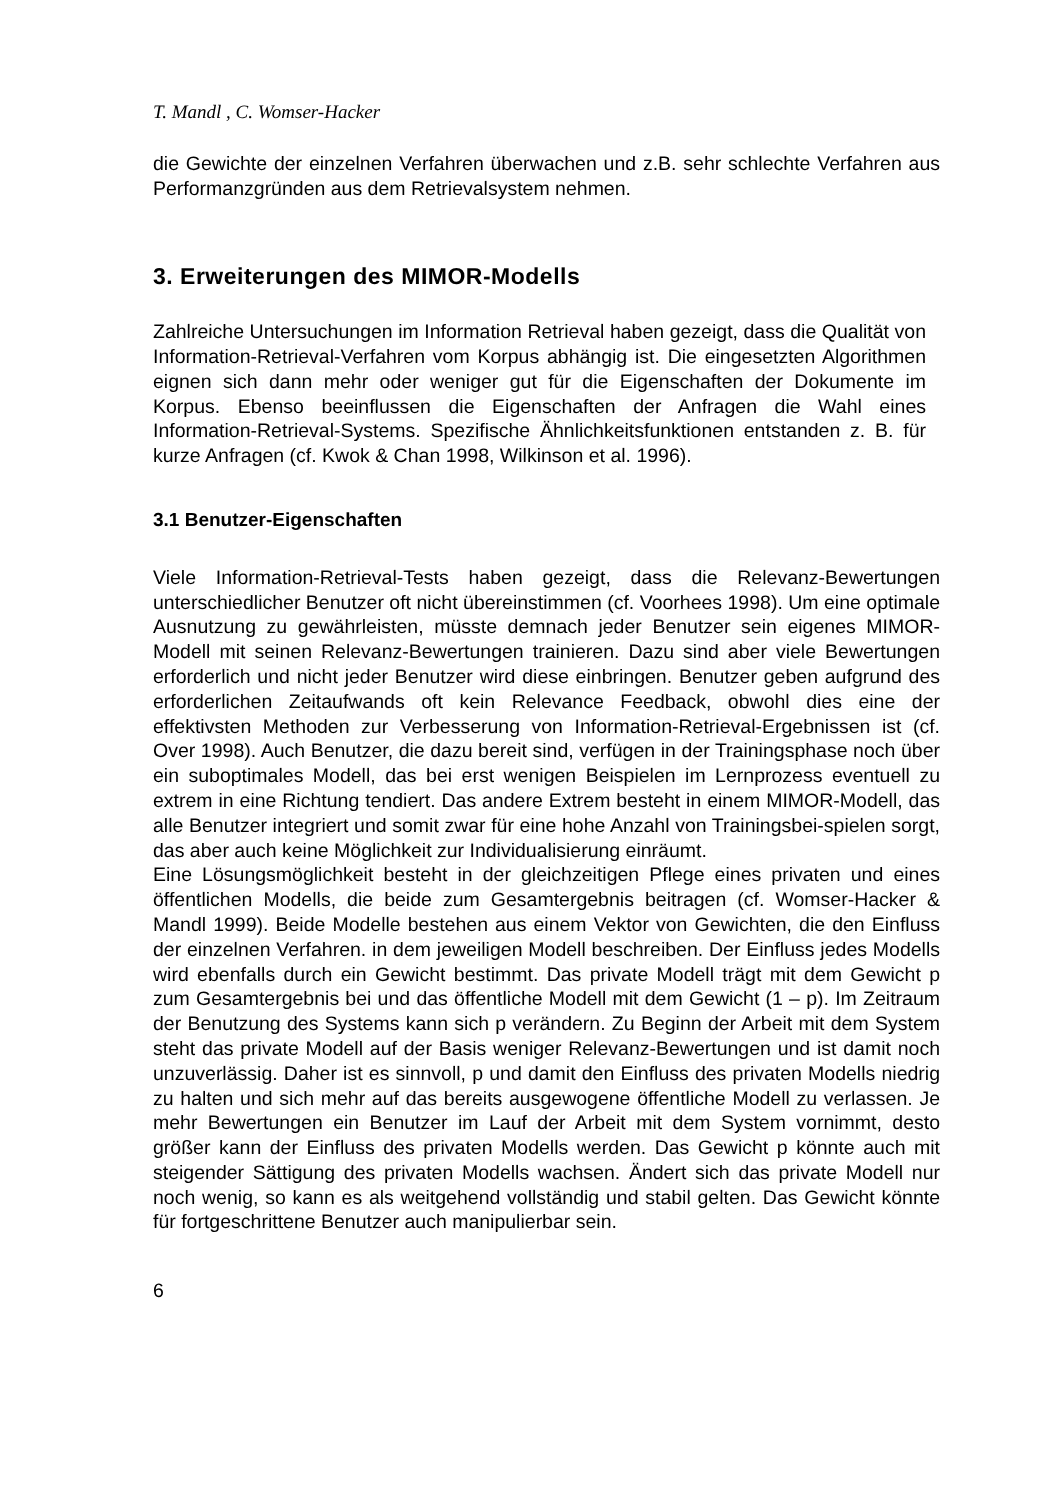T. Mandl , C. Womser-Hacker
die Gewichte der einzelnen Verfahren überwachen und z.B. sehr schlechte Verfahren aus Performanzgründen aus dem Retrievalsystem nehmen.
3. Erweiterungen des MIMOR-Modells
Zahlreiche Untersuchungen im Information Retrieval haben gezeigt, dass die Qualität von Information-Retrieval-Verfahren vom Korpus abhängig ist. Die eingesetzten Algorithmen eignen sich dann mehr oder weniger gut für die Eigenschaften der Dokumente im Korpus. Ebenso beeinflussen die Eigenschaften der Anfragen die Wahl eines Information-Retrieval-Systems. Spezifische Ähnlichkeitsfunktionen entstanden z. B. für kurze Anfragen (cf. Kwok & Chan 1998, Wilkinson et al. 1996).
3.1 Benutzer-Eigenschaften
Viele Information-Retrieval-Tests haben gezeigt, dass die Relevanz-Bewertungen unterschiedlicher Benutzer oft nicht übereinstimmen (cf. Voorhees 1998). Um eine optimale Ausnutzung zu gewährleisten, müsste demnach jeder Benutzer sein eigenes MIMOR-Modell mit seinen Relevanz-Bewertungen trainieren. Dazu sind aber viele Bewertungen erforderlich und nicht jeder Benutzer wird diese einbringen. Benutzer geben aufgrund des erforderlichen Zeitaufwands oft kein Relevance Feedback, obwohl dies eine der effektivsten Methoden zur Verbesserung von Information-Retrieval-Ergebnissen ist (cf. Over 1998). Auch Benutzer, die dazu bereit sind, verfügen in der Trainingsphase noch über ein suboptimales Modell, das bei erst wenigen Beispielen im Lernprozess eventuell zu extrem in eine Richtung tendiert. Das andere Extrem besteht in einem MIMOR-Modell, das alle Benutzer integriert und somit zwar für eine hohe Anzahl von Trainingsbei-spielen sorgt, das aber auch keine Möglichkeit zur Individualisierung einräumt.
Eine Lösungsmöglichkeit besteht in der gleichzeitigen Pflege eines privaten und eines öffentlichen Modells, die beide zum Gesamtergebnis beitragen (cf. Womser-Hacker & Mandl 1999). Beide Modelle bestehen aus einem Vektor von Gewichten, die den Einfluss der einzelnen Verfahren. in dem jeweiligen Modell beschreiben. Der Einfluss jedes Modells wird ebenfalls durch ein Gewicht bestimmt. Das private Modell trägt mit dem Gewicht p zum Gesamtergebnis bei und das öffentliche Modell mit dem Gewicht (1 – p). Im Zeitraum der Benutzung des Systems kann sich p verändern. Zu Beginn der Arbeit mit dem System steht das private Modell auf der Basis weniger Relevanz-Bewertungen und ist damit noch unzuverlässig. Daher ist es sinnvoll, p und damit den Einfluss des privaten Modells niedrig zu halten und sich mehr auf das bereits ausgewogene öffentliche Modell zu verlassen. Je mehr Bewertungen ein Benutzer im Lauf der Arbeit mit dem System vornimmt, desto größer kann der Einfluss des privaten Modells werden. Das Gewicht p könnte auch mit steigender Sättigung des privaten Modells wachsen. Ändert sich das private Modell nur noch wenig, so kann es als weitgehend vollständig und stabil gelten. Das Gewicht könnte für fortgeschrittene Benutzer auch manipulierbar sein.
6